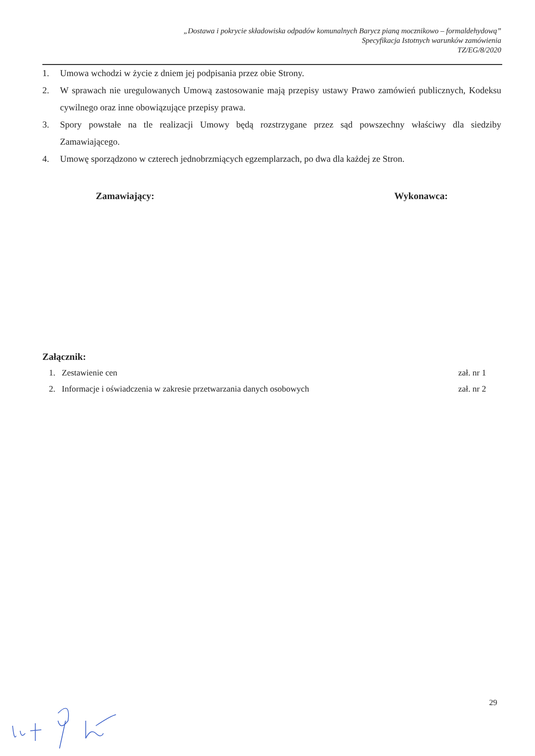„Dostawa i pokrycie składowiska odpadów komunalnych Barycz pianą mocznikowo – formaldehydową”
Specyfikacja Istotnych warunków zamówienia
TZ/EG/8/2020
1. Umowa wchodzi w życie z dniem jej podpisania przez obie Strony.
2. W sprawach nie uregulowanych Umową zastosowanie mają przepisy ustawy Prawo zamówień publicznych, Kodeksu cywilnego oraz inne obowiązujące przepisy prawa.
3. Spory powstałe na tle realizacji Umowy będą rozstrzygane przez sąd powszechny właściwy dla siedziby Zamawiającego.
4. Umowę sporządzono w czterech jednobrzmiących egzemplarzach, po dwa dla każdej ze Stron.
Zamawiający: Wykonawca:
Załącznik:
1. Zestawienie cen zał. nr 1
2. Informacje i oświadczenia w zakresie przetwarzania danych osobowych zał. nr 2
29